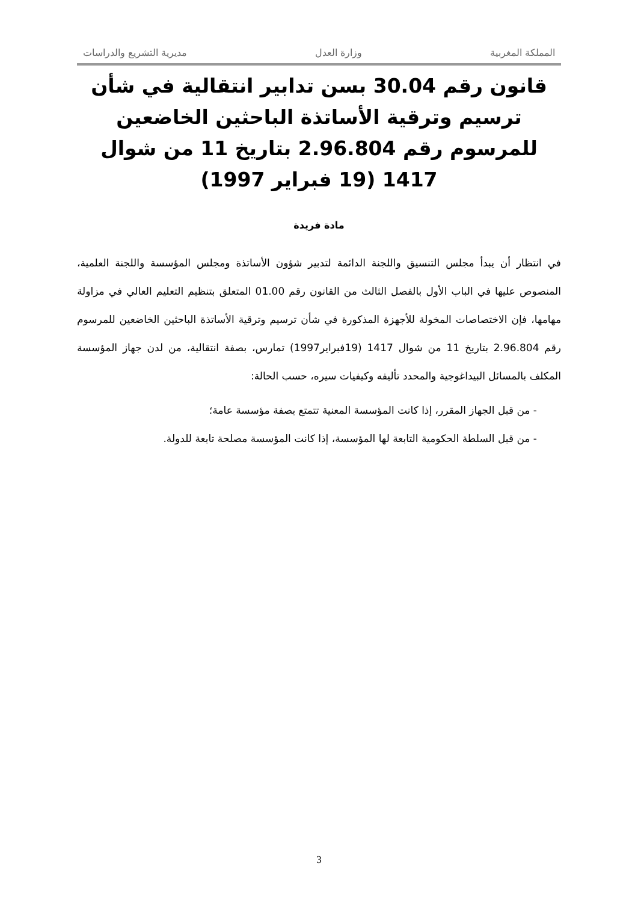المملكة المغربية وزارة العدل مديرية التشريع والدراسات
قانون رقم 30.04 بسن تدابير انتقالية في شأن ترسيم وترقية الأساتذة الباحثين الخاضعين للمرسوم رقم 2.96.804 بتاريخ 11 من شوال 1417 (19 فبراير 1997)
مادة فريدة
في انتظار أن يبدأ مجلس التنسيق واللجنة الدائمة لتدبير شؤون الأساتذة ومجلس المؤسسة واللجنة العلمية، المنصوص عليها في الباب الأول بالفصل الثالث من القانون رقم 01.00 المتعلق بتنظيم التعليم العالي في مزاولة مهامها، فإن الاختصاصات المخولة للأجهزة المذكورة في شأن ترسيم وترقية الأساتذة الباحثين الخاضعين للمرسوم رقم 2.96.804 بتاريخ 11 من شوال 1417 (19فبراير1997) تمارس، بصفة انتقالية، من لدن جهاز المؤسسة المكلف بالمسائل البيداغوجية والمحدد تأليفه وكيفيات سيره، حسب الحالة:
- من قبل الجهاز المقرر، إذا كانت المؤسسة المعنية تتمتع بصفة مؤسسة عامة؛
- من قبل السلطة الحكومية التابعة لها المؤسسة، إذا كانت المؤسسة مصلحة تابعة للدولة.
3